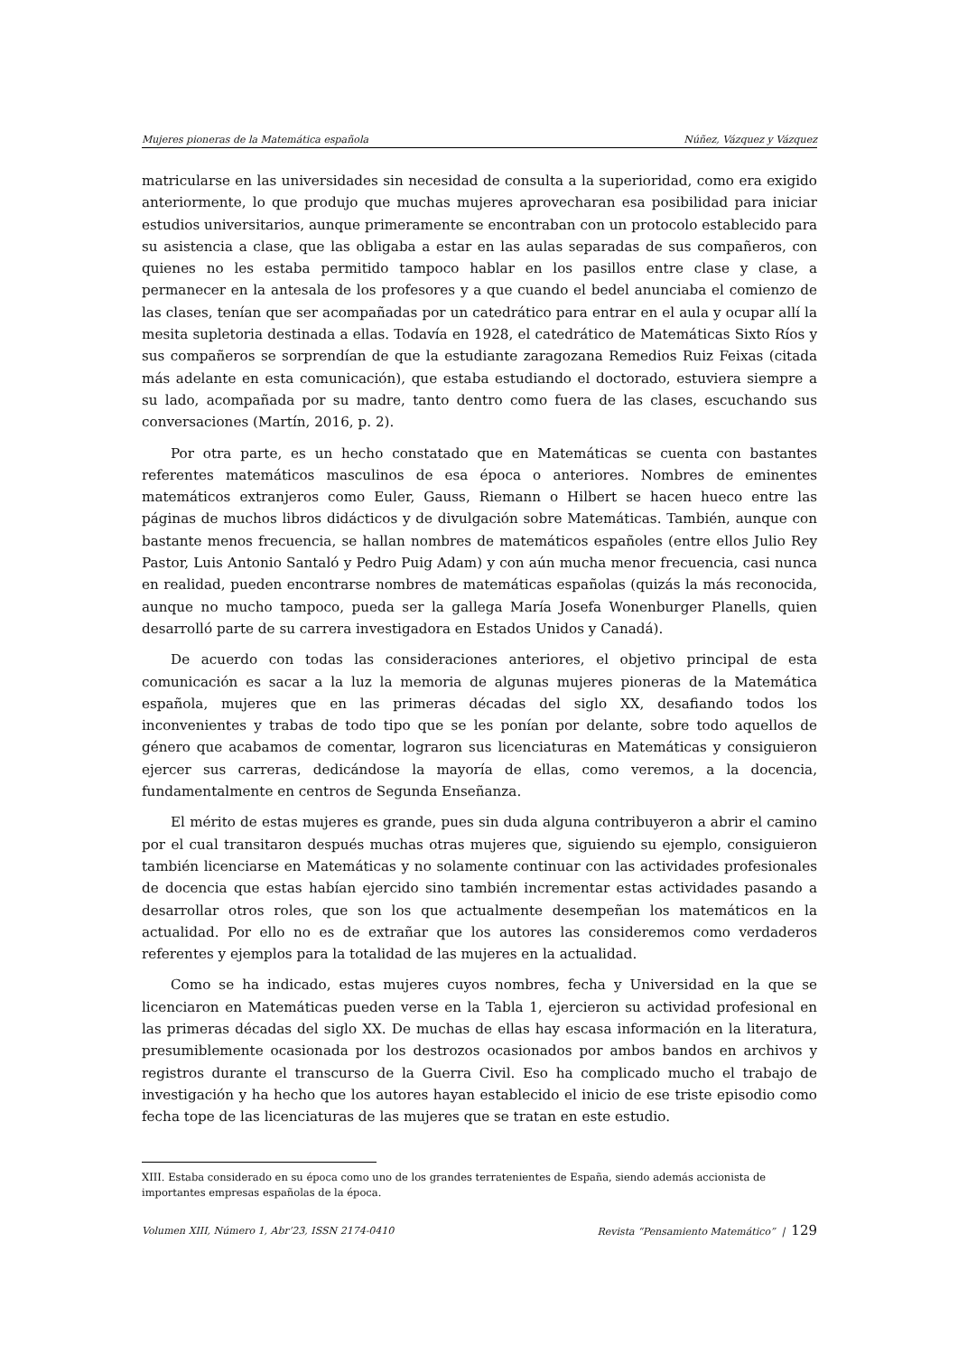Mujeres pioneras de la Matemática española Núñez, Vázquez y Vázquez
matricularse en las universidades sin necesidad de consulta a la superioridad, como era exigido anteriormente, lo que produjo que muchas mujeres aprovecharan esa posibilidad para iniciar estudios universitarios, aunque primeramente se encontraban con un protocolo establecido para su asistencia a clase, que las obligaba a estar en las aulas separadas de sus compañeros, con quienes no les estaba permitido tampoco hablar en los pasillos entre clase y clase, a permanecer en la antesala de los profesores y a que cuando el bedel anunciaba el comienzo de las clases, tenían que ser acompañadas por un catedrático para entrar en el aula y ocupar allí la mesita supletoria destinada a ellas. Todavía en 1928, el catedrático de Matemáticas Sixto Ríos y sus compañeros se sorprendían de que la estudiante zaragozana Remedios Ruiz Feixas (citada más adelante en esta comunicación), que estaba estudiando el doctorado, estuviera siempre a su lado, acompañada por su madre, tanto dentro como fuera de las clases, escuchando sus conversaciones (Martín, 2016, p. 2).
Por otra parte, es un hecho constatado que en Matemáticas se cuenta con bastantes referentes matemáticos masculinos de esa época o anteriores. Nombres de eminentes matemáticos extranjeros como Euler, Gauss, Riemann o Hilbert se hacen hueco entre las páginas de muchos libros didácticos y de divulgación sobre Matemáticas. También, aunque con bastante menos frecuencia, se hallan nombres de matemáticos españoles (entre ellos Julio Rey Pastor, Luis Antonio Santaló y Pedro Puig Adam) y con aún mucha menor frecuencia, casi nunca en realidad, pueden encontrarse nombres de matemáticas españolas (quizás la más reconocida, aunque no mucho tampoco, pueda ser la gallega María Josefa Wonenburger Planells, quien desarrolló parte de su carrera investigadora en Estados Unidos y Canadá).
De acuerdo con todas las consideraciones anteriores, el objetivo principal de esta comunicación es sacar a la luz la memoria de algunas mujeres pioneras de la Matemática española, mujeres que en las primeras décadas del siglo XX, desafiando todos los inconvenientes y trabas de todo tipo que se les ponían por delante, sobre todo aquellos de género que acabamos de comentar, lograron sus licenciaturas en Matemáticas y consiguieron ejercer sus carreras, dedicándose la mayoría de ellas, como veremos, a la docencia, fundamentalmente en centros de Segunda Enseñanza.
El mérito de estas mujeres es grande, pues sin duda alguna contribuyeron a abrir el camino por el cual transitaron después muchas otras mujeres que, siguiendo su ejemplo, consiguieron también licenciarse en Matemáticas y no solamente continuar con las actividades profesionales de docencia que estas habían ejercido sino también incrementar estas actividades pasando a desarrollar otros roles, que son los que actualmente desempeñan los matemáticos en la actualidad. Por ello no es de extrañar que los autores las consideremos como verdaderos referentes y ejemplos para la totalidad de las mujeres en la actualidad.
Como se ha indicado, estas mujeres cuyos nombres, fecha y Universidad en la que se licenciaron en Matemáticas pueden verse en la Tabla 1, ejercieron su actividad profesional en las primeras décadas del siglo XX. De muchas de ellas hay escasa información en la literatura, presumiblemente ocasionada por los destrozos ocasionados por ambos bandos en archivos y registros durante el transcurso de la Guerra Civil. Eso ha complicado mucho el trabajo de investigación y ha hecho que los autores hayan establecido el inicio de ese triste episodio como fecha tope de las licenciaturas de las mujeres que se tratan en este estudio.
XIII. Estaba considerado en su época como uno de los grandes terratenientes de España, siendo además accionista de importantes empresas españolas de la época.
Volumen XIII, Número 1, Abr’23, ISSN 2174-0410 Revista “Pensamiento Matemático” | 129